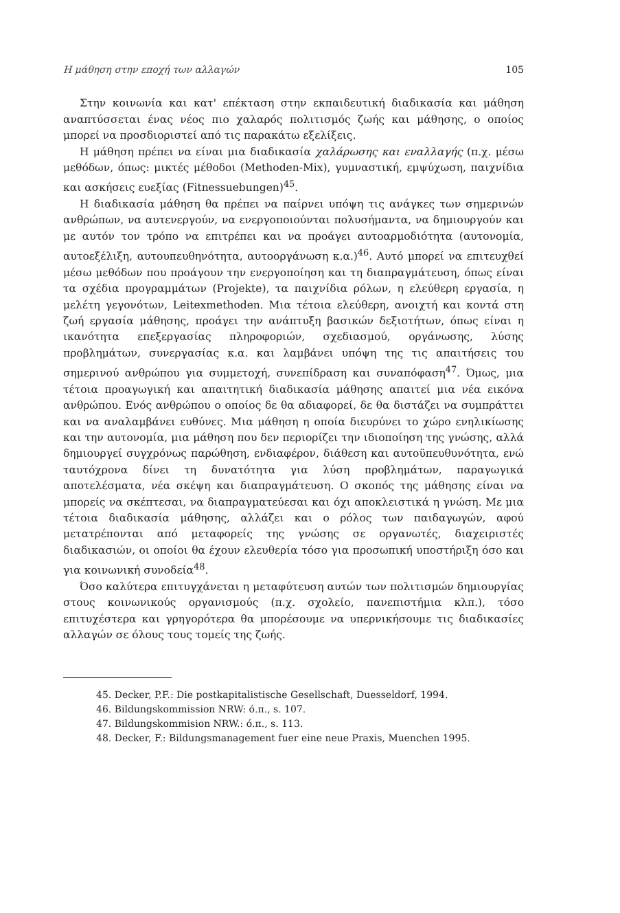Η μάθηση στην εποχή των αλλαγών 105
Στην κοινωνία και κατ' επέκταση στην εκπαιδευτική διαδικασία και μάθηση αναπτύσσεται ένας νέος πιο χαλαρός πολιτισμός ζωής και μάθησης, ο οποίος μπορεί να προσδιοριστεί από τις παρακάτω εξελίξεις.
Η μάθηση πρέπει να είναι μια διαδικασία χαλάρωσης και εναλλαγής (π.χ. μέσω μεθόδων, όπως: μικτές μέθοδοι (Methoden-Mix), γυμναστική, εμψύχωση, παιχνίδια και ασκήσεις ευεξίας (Fitnessuebungen)<sup>45</sup>.
Η διαδικασία μάθηση θα πρέπει να παίρνει υπόψη τις ανάγκες των σημερινών ανθρώπων, να αυτενεργούν, να ενεργοποιούνται πολυσήμαντα, να δημιουργούν και με αυτόν τον τρόπο να επιτρέπει και να προάγει αυτοαρμοδιότητα (αυτονομία, αυτοεξέλιξη, αυτουπευθηνότητα, αυτοοργάνωση κ.α.)<sup>46</sup>. Αυτό μπορεί να επιτευχθεί μέσω μεθόδων που προάγουν την ενεργοποίηση και τη διαπραγμάτευση, όπως είναι τα σχέδια προγραμμάτων (Projekte), τα παιχνίδια ρόλων, η ελεύθερη εργασία, η μελέτη γεγονότων, Leitexmethoden. Μια τέτοια ελεύθερη, ανοιχτή και κοντά στη ζωή εργασία μάθησης, προάγει την ανάπτυξη βασικών δεξιοτήτων, όπως είναι η ικανότητα επεξεργασίας πληροφοριών, σχεδιασμού, οργάνωσης, λύσης προβλημάτων, συνεργασίας κ.α. και λαμβάνει υπόψη της τις απαιτήσεις του σημερινού ανθρώπου για συμμετοχή, συνεπίδραση και συναπόφαση<sup>47</sup>. Όμως, μια τέτοια προαγωγική και απαιτητική διαδικασία μάθησης απαιτεί μια νέα εικόνα ανθρώπου. Ενός ανθρώπου ο οποίος δε θα αδιαφορεί, δε θα διστάζει να συμπράττει και να αναλαμβάνει ευθύνες. Μια μάθηση η οποία διευρύνει το χώρο ενηλικίωσης και την αυτονομία, μια μάθηση που δεν περιορίζει την ιδιοποίηση της γνώσης, αλλά δημιουργεί συγχρόνως παρώθηση, ενδιαφέρον, διάθεση και αυτοϋπευθυνότητα, ενώ ταυτόχρονα δίνει τη δυνατότητα για λύση προβλημάτων, παραγωγικά αποτελέσματα, νέα σκέψη και διαπραγμάτευση. Ο σκοπός της μάθησης είναι να μπορείς να σκέπτεσαι, να διαπραγματεύεσαι και όχι αποκλειστικά η γνώση. Με μια τέτοια διαδικασία μάθησης, αλλάζει και ο ρόλος των παιδαγωγών, αφού μετατρέπονται από μεταφορείς της γνώσης σε οργανωτές, διαχειριστές διαδικασιών, οι οποίοι θα έχουν ελευθερία τόσο για προσωπική υποστήριξη όσο και για κοινωνική συνοδεία<sup>48</sup>.
Όσο καλύτερα επιτυγχάνεται η μεταφύτευση αυτών των πολιτισμών δημιουργίας στους κοινωνικούς οργανισμούς (π.χ. σχολείο, πανεπιστήμια κλπ.), τόσο επιτυχέστερα και γρηγορότερα θα μπορέσουμε να υπερνικήσουμε τις διαδικασίες αλλαγών σε όλους τους τομείς της ζωής.
45. Decker, P.F.: Die postkapitalistische Gesellschaft, Duesseldorf, 1994.
46. Bildungskommission NRW: ό.π., s. 107.
47. Bildungskommision NRW.: ό.π., s. 113.
48. Decker, F.: Bildungsmanagement fuer eine neue Praxis, Muenchen 1995.